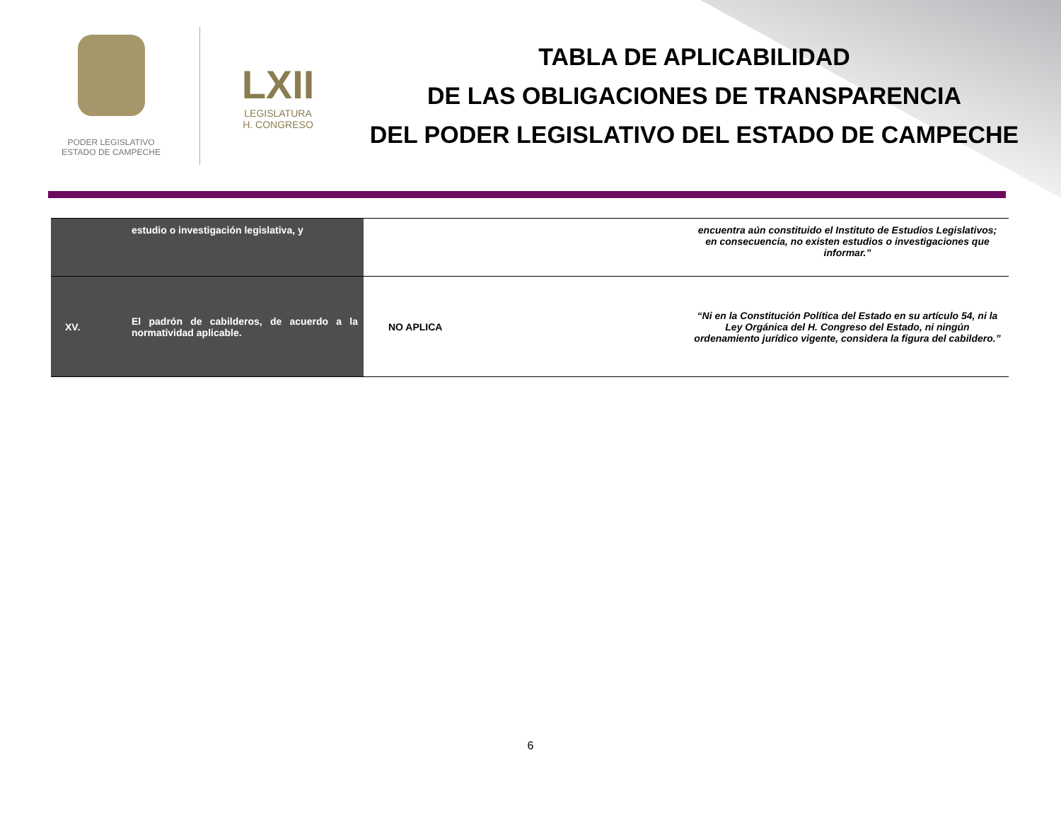PODER LEGISLATIVO
ESTADO DE CAMPECHE
LXII
LEGISLATURA
H. CONGRESO
TABLA DE APLICABILIDAD
DE LAS OBLIGACIONES DE TRANSPARENCIA
DEL PODER LEGISLATIVO DEL ESTADO DE CAMPECHE
| | estudio o investigación legislativa, y | | encuentra aún constituido el Instituto de Estudios Legislativos; en consecuencia, no existen estudios o investigaciones que informar.” |
| XV. | El padrón de cabilderos, de acuerdo a la normatividad aplicable. | NO APLICA | “Ni en la Constitución Política del Estado en su artículo 54, ni la Ley Orgánica del H. Congreso del Estado, ni ningún ordenamiento jurídico vigente, considera la figura del cabildero.” |
6